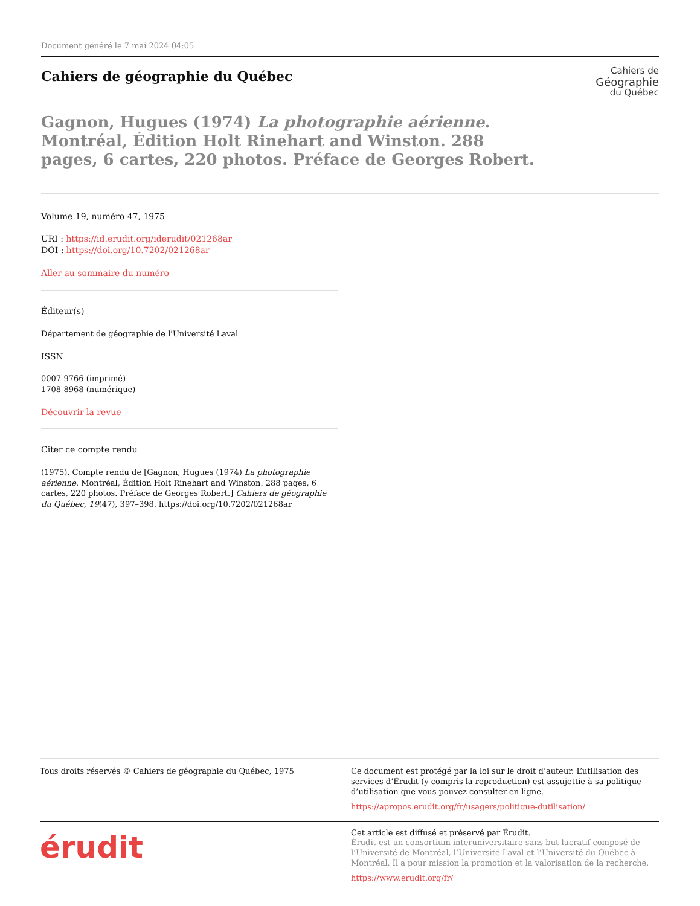Document généré le 7 mai 2024 04:05
Cahiers de géographie du Québec
Cahiers de
Géographie
du Québec
Gagnon, Hugues (1974) La photographie aérienne. Montréal, Édition Holt Rinehart and Winston. 288 pages, 6 cartes, 220 photos. Préface de Georges Robert.
Volume 19, numéro 47, 1975
URI : https://id.erudit.org/iderudit/021268ar
DOI : https://doi.org/10.7202/021268ar
Aller au sommaire du numéro
Éditeur(s)
Département de géographie de l'Université Laval
ISSN
0007-9766 (imprimé)
1708-8968 (numérique)
Découvrir la revue
Citer ce compte rendu
(1975). Compte rendu de [Gagnon, Hugues (1974) La photographie aérienne. Montréal, Édition Holt Rinehart and Winston. 288 pages, 6 cartes, 220 photos. Préface de Georges Robert.] Cahiers de géographie du Québec, 19(47), 397–398. https://doi.org/10.7202/021268ar
Tous droits réservés © Cahiers de géographie du Québec, 1975 Ce document est protégé par la loi sur le droit d’auteur. L’utilisation des services d’Érudit (y compris la reproduction) est assujettie à sa politique d’utilisation que vous pouvez consulter en ligne.
https://apropos.erudit.org/fr/usagers/politique-dutilisation/
érudit
Cet article est diffusé et préservé par Érudit.
Érudit est un consortium interuniversitaire sans but lucratif composé de l’Université de Montréal, l’Université Laval et l’Université du Québec à Montréal. Il a pour mission la promotion et la valorisation de la recherche.
https://www.erudit.org/fr/